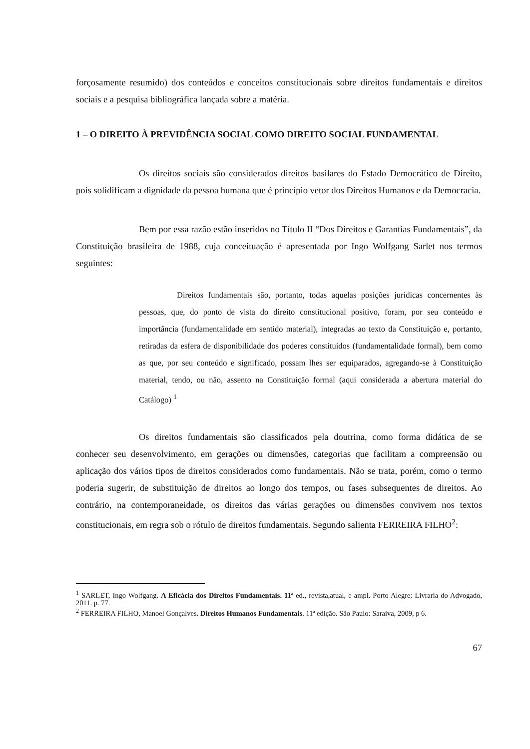forçosamente resumido) dos conteúdos e conceitos constitucionais sobre direitos fundamentais e direitos sociais e a pesquisa bibliográfica lançada sobre a matéria.
1 – O DIREITO À PREVIDÊNCIA SOCIAL COMO DIREITO SOCIAL FUNDAMENTAL
Os direitos sociais são considerados direitos basilares do Estado Democrático de Direito, pois solidificam a dignidade da pessoa humana que é princípio vetor dos Direitos Humanos e da Democracia.
Bem por essa razão estão inseridos no Título II “Dos Direitos e Garantias Fundamentais”, da Constituição brasileira de 1988, cuja conceituação é apresentada por Ingo Wolfgang Sarlet nos termos seguintes:
Direitos fundamentais são, portanto, todas aquelas posições jurídicas concernentes às pessoas, que, do ponto de vista do direito constitucional positivo, foram, por seu conteúdo e importância (fundamentalidade em sentido material), integradas ao texto da Constituição e, portanto, retiradas da esfera de disponibilidade dos poderes constituídos (fundamentalidade formal), bem como as que, por seu conteúdo e significado, possam lhes ser equiparados, agregando-se à Constituição material, tendo, ou não, assento na Constituição formal (aqui considerada a abertura material do Catálogo) <sup>1</sup>
Os direitos fundamentais são classificados pela doutrina, como forma didática de se conhecer seu desenvolvimento, em gerações ou dimensões, categorias que facilitam a compreensão ou aplicação dos vários tipos de direitos considerados como fundamentais. Não se trata, porém, como o termo poderia sugerir, de substituição de direitos ao longo dos tempos, ou fases subsequentes de direitos. Ao contrário, na contemporaneidade, os direitos das várias gerações ou dimensões convivem nos textos constitucionais, em regra sob o rótulo de direitos fundamentais. Segundo salienta FERREIRA FILHO<sup>2</sup>:
<sup>1</sup> SARLET, Ingo Wolfgang. A Eficácia dos Direitos Fundamentais. 11ª ed., revista,atual, e ampl. Porto Alegre: Livraria do Advogado, 2011. p. 77.
<sup>2</sup> FERREIRA FILHO, Manoel Gonçalves. Direitos Humanos Fundamentais. 11ª edição. São Paulo: Saraiva, 2009, p 6.
67